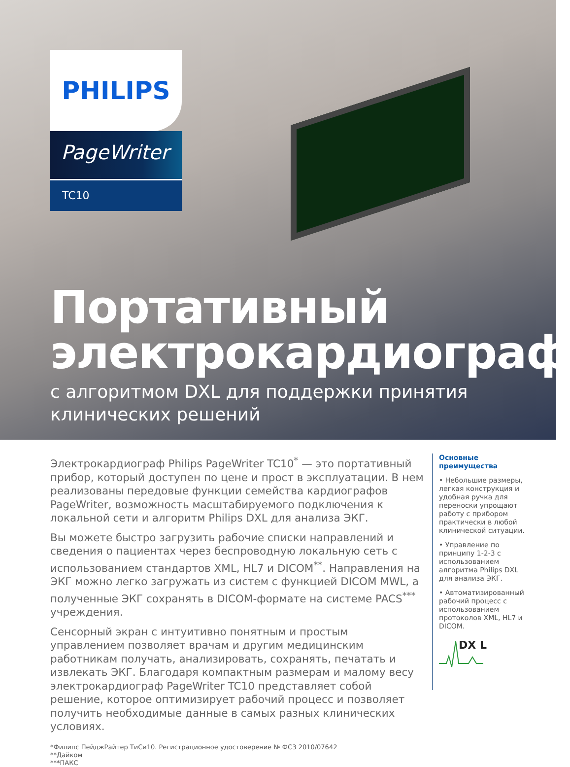PHILIPS
PageWriter
TC10
Портативный
электрокардиограф
с алгоритмом DXL для поддержки принятия
клинических решений
Электрокардиограф Philips PageWriter TC10<sup>*</sup> — это портативный прибор, который доступен по цене и прост в эксплуатации. В нем реализованы передовые функции семейства кардиографов PageWriter, возможность масштабируемого подключения к локальной сети и алгоритм Philips DXL для анализа ЭКГ.
Вы можете быстро загрузить рабочие списки направлений и сведения о пациентах через беспроводную локальную сеть с использованием стандартов XML, HL7 и DICOM<sup>**</sup>. Направления на ЭКГ можно легко загружать из систем с функцией DICOM MWL, а полученные ЭКГ сохранять в DICOM-формате на системе PACS<sup>***</sup> учреждения.
Сенсорный экран с интуитивно понятным и простым управлением позволяет врачам и другим медицинским работникам получать, анализировать, сохранять, печатать и извлекать ЭКГ. Благодаря компактным размерам и малому весу электрокардиограф PageWriter TC10 представляет собой решение, которое оптимизирует рабочий процесс и позволяет получить необходимые данные в самых разных клинических условиях.
Основные преимущества
• Небольшие размеры, легкая конструкция и удобная ручка для переноски упрощают работу с прибором практически в любой клинической ситуации.
• Управление по принципу 1-2-3 с использованием алгоритма Philips DXL для анализа ЭКГ.
• Автоматизированный рабочий процесс с использованием протоколов XML, HL7 и DICOM.
DX L
*Филипс ПейджРайтер ТиСи10. Регистрационное удостоверение № ФСЗ 2010/07642
**Дайком
***ПАКС